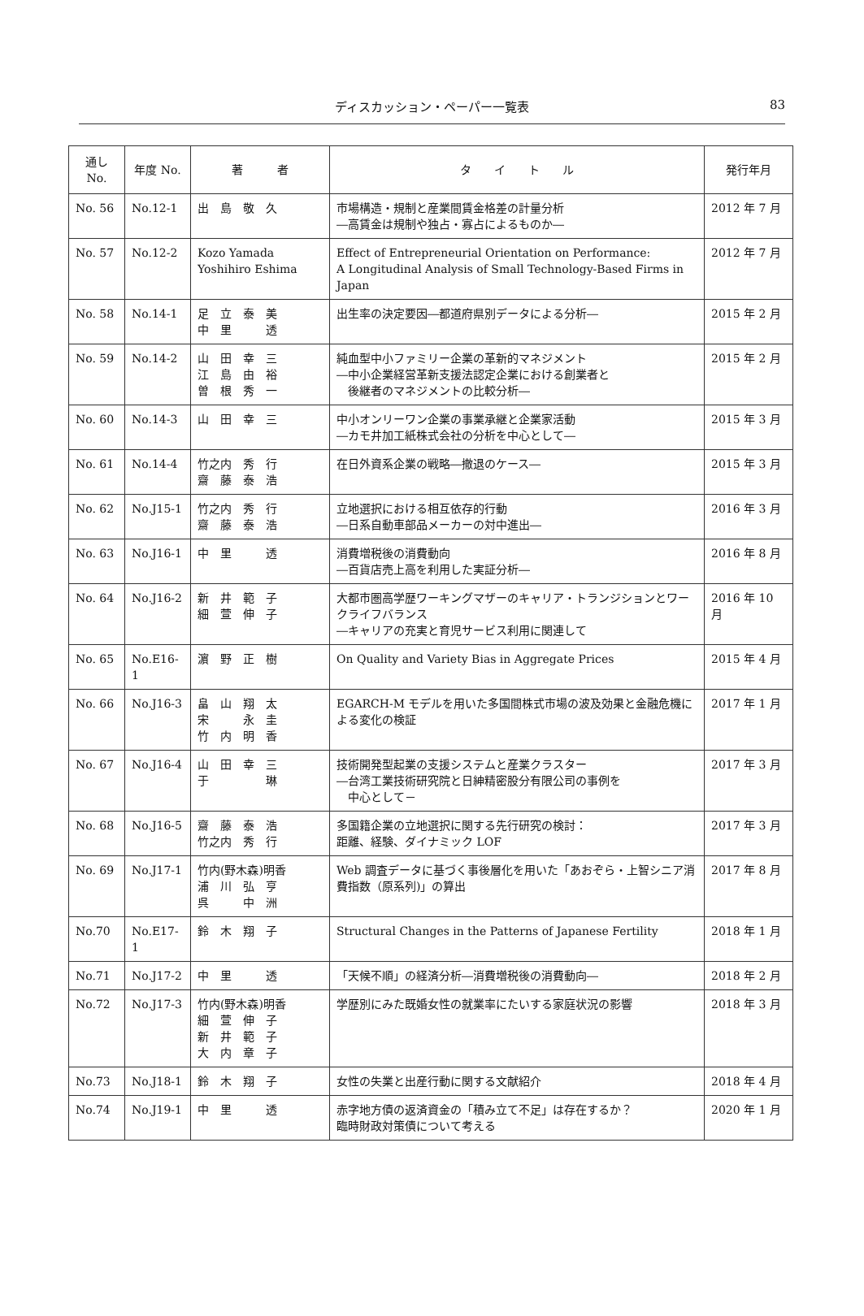ディスカッション・ペーパー一覧表
83
| 通し No. | 年度 No. | 著 者 | タ イ ト ル | 発行年月 |
| --- | --- | --- | --- | --- |
| No. 56 | No.12-1 | 出 島 敬 久 | 市場構造・規制と産業間賃金格差の計量分析 ―高賃金は規制や独占・寡占によるものか― | 2012 年 7 月 |
| No. 57 | No.12-2 | Kozo Yamada Yoshihiro Eshima | Effect of Entrepreneurial Orientation on Performance: A Longitudinal Analysis of Small Technology-Based Firms in Japan | 2012 年 7 月 |
| No. 58 | No.14-1 | 足 立 泰 美 中 里 透 | 出生率の決定要因―都道府県別データによる分析― | 2015 年 2 月 |
| No. 59 | No.14-2 | 山 田 幸 三 江 島 由 裕 曽 根 秀 一 | 純血型中小ファミリー企業の革新的マネジメント ―中小企業経営革新支援法認定企業における創業者と 後継者のマネジメントの比較分析― | 2015 年 2 月 |
| No. 60 | No.14-3 | 山 田 幸 三 | 中小オンリーワン企業の事業承継と企業家活動 ―カモ井加工紙株式会社の分析を中心として― | 2015 年 3 月 |
| No. 61 | No.14-4 | 竹之内 秀 行 齋 藤 泰 浩 | 在日外資系企業の戦略―撤退のケース― | 2015 年 3 月 |
| No. 62 | No.J15-1 | 竹之内 秀 行 齋 藤 泰 浩 | 立地選択における相互依存的行動 ―日系自動車部品メーカーの対中進出― | 2016 年 3 月 |
| No. 63 | No.J16-1 | 中 里 透 | 消費増税後の消費動向 ―百貨店売上高を利用した実証分析― | 2016 年 8 月 |
| No. 64 | No.J16-2 | 新 井 範 子 細 萱 伸 子 | 大都市圏高学歴ワーキングマザーのキャリア・トランジションとワークライフバランス ―キャリアの充実と育児サービス利用に関連して | 2016 年 10 月 |
| No. 65 | No.E16-1 | 濵 野 正 樹 | On Quality and Variety Bias in Aggregate Prices | 2015 年 4 月 |
| No. 66 | No.J16-3 | 畠 山 翔 太 宋 永 圭 竹 内 明 香 | EGARCH-M モデルを用いた多国間株式市場の波及効果と金融危機による変化の検証 | 2017 年 1 月 |
| No. 67 | No.J16-4 | 山 田 幸 三 于 琳 | 技術開発型起業の支援システムと産業クラスター ―台湾工業技術研究院と日紳精密股分有限公司の事例を 中心として－ | 2017 年 3 月 |
| No. 68 | No.J16-5 | 齋 藤 泰 浩 竹之内 秀 行 | 多国籍企業の立地選択に関する先行研究の検討： 距離、経験、ダイナミック LOF | 2017 年 3 月 |
| No. 69 | No.J17-1 | 竹内(野木森)明香 浦 川 弘 亨 呉 中 洲 | Web 調査データに基づく事後層化を用いた「あおぞら・上智シニア消費指数（原系列)」の算出 | 2017 年 8 月 |
| No.70 | No.E17-1 | 鈴 木 翔 子 | Structural Changes in the Patterns of Japanese Fertility | 2018 年 1 月 |
| No.71 | No.J17-2 | 中 里 透 | 「天候不順」の経済分析―消費増税後の消費動向― | 2018 年 2 月 |
| No.72 | No.J17-3 | 竹内(野木森)明香 細 萱 伸 子 新 井 範 子 大 内 章 子 | 学歴別にみた既婚女性の就業率にたいする家庭状況の影響 | 2018 年 3 月 |
| No.73 | No.J18-1 | 鈴 木 翔 子 | 女性の失業と出産行動に関する文献紹介 | 2018 年 4 月 |
| No.74 | No.J19-1 | 中 里 透 | 赤字地方債の返済資金の「積み立て不足」は存在するか？ 臨時財政対策債について考える | 2020 年 1 月 |